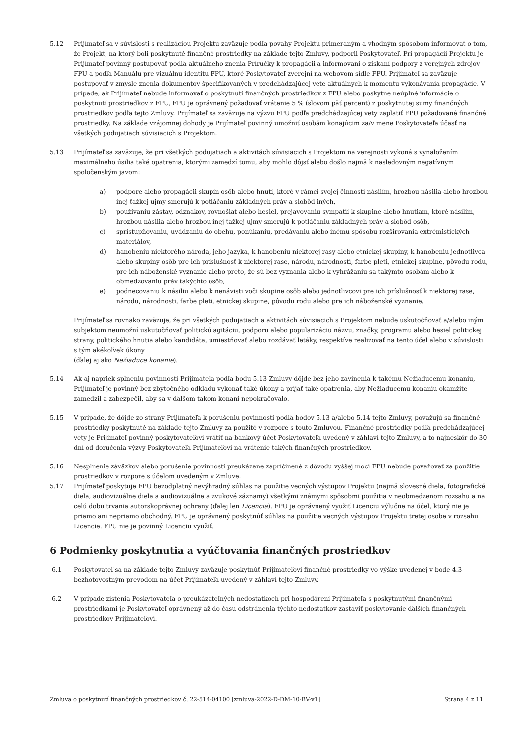5.12 Prijímateľ sa v súvislosti s realizáciou Projektu zaväzuje podľa povahy Projektu primeraným a vhodným spôsobom informovať o tom, že Projekt, na ktorý boli poskytnuté finančné prostriedky na základe tejto Zmluvy, podporil Poskytovateľ. Pri propagácii Projektu je Prijímateľ povinný postupovať podľa aktuálneho znenia Príručky k propagácii a informovaní o získaní podpory z verejných zdrojov FPU a podľa Manuálu pre vizuálnu identitu FPU, ktoré Poskytovateľ zverejní na webovom sídle FPU. Prijímateľ sa zaväzuje postupovať v zmysle znenia dokumentov špecifikovaných v predchádzajúcej vete aktuálnych k momentu vykonávania propagácie. V prípade, ak Prijímateľ nebude informovať o poskytnutí finančných prostriedkov z FPU alebo poskytne neúplné informácie o poskytnutí prostriedkov z FPU, FPU je oprávnený požadovať vrátenie 5 % (slovom päť percent) z poskytnutej sumy finančných prostriedkov podľa tejto Zmluvy. Prijímateľ sa zaväzuje na výzvu FPU podľa predchádzajúcej vety zaplatiť FPU požadované finančné prostriedky. Na základe vzájomnej dohody je Prijímateľ povinný umožniť osobám konajúcim za/v mene Poskytovateľa účasť na všetkých podujatiach súvisiacich s Projektom.
5.13 Prijímateľ sa zaväzuje, že pri všetkých podujatiach a aktivitách súvisiacich s Projektom na verejnosti vykoná s vynaložením maximálneho úsilia také opatrenia, ktorými zamedzí tomu, aby mohlo dôjsť alebo došlo najmä k nasledovným negatívnym spoločenským javom:
a) podpore alebo propagácii skupín osôb alebo hnutí, ktoré v rámci svojej činnosti násilím, hrozbou násilia alebo hrozbou inej ťažkej ujmy smerujú k potláčaniu základných práv a slobôd iných,
b) používaniu zástav, odznakov, rovnošiat alebo hesiel, prejavovaniu sympatií k skupine alebo hnutiam, ktoré násilím, hrozbou násilia alebo hrozbou inej ťažkej ujmy smerujú k potláčaniu základných práv a slobôd osôb,
c) sprístupňovaniu, uvádzaniu do obehu, ponúkaniu, predávaniu alebo inému spôsobu rozširovania extrémistických materiálov,
d) hanobeniu niektorého národa, jeho jazyka, k hanobeniu niektorej rasy alebo etnickej skupiny, k hanobeniu jednotlivca alebo skupiny osôb pre ich príslušnosť k niektorej rase, národu, národnosti, farbe pleti, etnickej skupine, pôvodu rodu, pre ich náboženské vyznanie alebo preto, že sú bez vyznania alebo k vyhrážaniu sa takýmto osobám alebo k obmedzovaniu práv takýchto osôb,
e) podnecovaniu k násiliu alebo k nenávisti voči skupine osôb alebo jednotlivcovi pre ich príslušnosť k niektorej rase, národu, národnosti, farbe pleti, etnickej skupine, pôvodu rodu alebo pre ich náboženské vyznanie.
Prijímateľ sa rovnako zaväzuje, že pri všetkých podujatiach a aktivitách súvisiacich s Projektom nebude uskutočňovať a/alebo iným subjektom neumožní uskutočňovať politickú agitáciu, podporu alebo popularizáciu názvu, značky, programu alebo hesiel politickej strany, politického hnutia alebo kandidáta, umiestňovať alebo rozdávať letáky, respektíve realizovať na tento účel alebo v súvislosti s tým akékoľvek úkony
(ďalej aj ako Nežiaduce konanie).
5.14 Ak aj napriek splneniu povinnosti Prijímateľa podľa bodu 5.13 Zmluvy dôjde bez jeho zavinenia k takému Nežiaducemu konaniu, Prijímateľ je povinný bez zbytočného odkladu vykonať také úkony a prijať také opatrenia, aby Nežiaducemu konaniu okamžite zamedzil a zabezpečil, aby sa v ďalšom takom konaní nepokračovalo.
5.15 V prípade, že dôjde zo strany Prijímateľa k porušeniu povinností podľa bodov 5.13 a/alebo 5.14 tejto Zmluvy, považujú sa finančné prostriedky poskytnuté na základe tejto Zmluvy za použité v rozpore s touto Zmluvou. Finančné prostriedky podľa predchádzajúcej vety je Prijímateľ povinný poskytovateľovi vrátiť na bankový účet Poskytovateľa uvedený v záhlaví tejto Zmluvy, a to najneskôr do 30 dní od doručenia výzvy Poskytovateľa Prijímateľovi na vrátenie takých finančných prostriedkov.
5.16 Nesplnenie záväzkov alebo porušenie povinností preukázane zapríčinené z dôvodu vyššej moci FPU nebude považovať za použitie prostriedkov v rozpore s účelom uvedeným v Zmluve.
5.17 Prijímateľ poskytuje FPU bezodplatný nevýhradný súhlas na použitie vecných výstupov Projektu (najmä slovesné diela, fotografické diela, audiovizuálne diela a audiovizuálne a zvukové záznamy) všetkými známymi spôsobmi použitia v neobmedzenom rozsahu a na celú dobu trvania autorskoprávnej ochrany (ďalej len Licencia). FPU je oprávnený využiť Licenciu výlučne na účel, ktorý nie je priamo ani nepriamo obchodný. FPU je oprávnený poskytnúť súhlas na použitie vecných výstupov Projektu tretej osobe v rozsahu Licencie. FPU nie je povinný Licenciu využiť.
6 Podmienky poskytnutia a vyúčtovania finančných prostriedkov
6.1 Poskytovateľ sa na základe tejto Zmluvy zaväzuje poskytnúť Prijímateľovi finančné prostriedky vo výške uvedenej v bode 4.3 bezhotovostným prevodom na účet Prijímateľa uvedený v záhlaví tejto Zmluvy.
6.2 V prípade zistenia Poskytovateľa o preukázateľných nedostatkoch pri hospodárení Prijímateľa s poskytnutými finančnými prostriedkami je Poskytovateľ oprávnený až do času odstránenia týchto nedostatkov zastaviť poskytovanie ďalších finančných prostriedkov Prijímateľovi.
Zmluva o poskytnutí finančných prostriedkov č. 22-514-04100 [zmluva-2022-D-DM-10-BV-v1] Strana 4 z 11